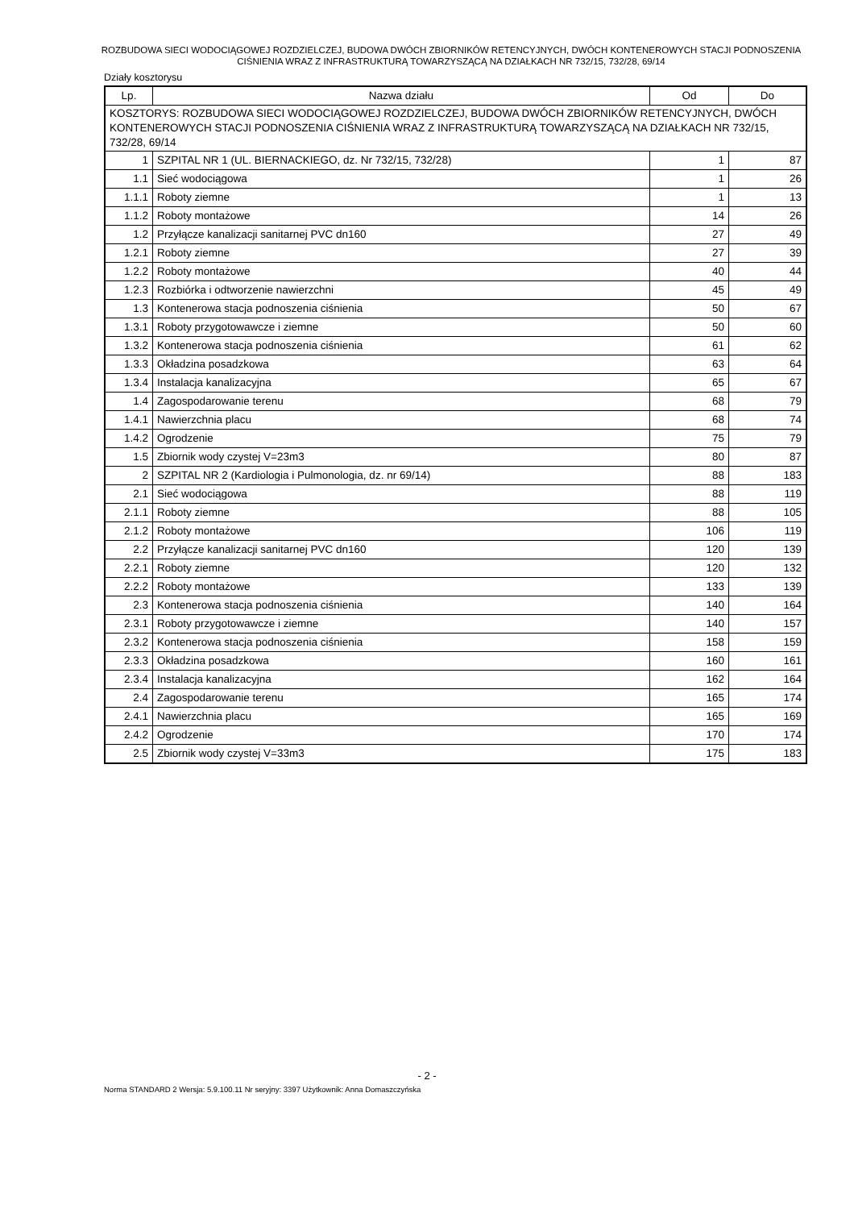ROZBUDOWA SIECI WODOCIĄGOWEJ ROZDZIELCZEJ, BUDOWA DWÓCH ZBIORNIKÓW RETENCYJNYCH, DWÓCH KONTENEROWYCH STACJI PODNOSZENIA CIŚNIENIA WRAZ Z INFRASTRUKTURĄ TOWARZYSZĄCĄ NA DZIAŁKACH NR 732/15, 732/28, 69/14
Działy kosztorysu
| Lp. | Nazwa działu | Od | Do |
| --- | --- | --- | --- |
| KOSZTORYS: ROZBUDOWA SIECI WODOCIĄGOWEJ ROZDZIELCZEJ, BUDOWA DWÓCH ZBIORNIKÓW RETENCYJNYCH, DWÓCH KONTENEROWYCH STACJI PODNOSZENIA CIŚNIENIA WRAZ Z INFRASTRUKTURĄ TOWARZYSZĄCĄ NA DZIAŁKACH NR 732/15, 732/28, 69/14 | | | |
| 1 | SZPITAL NR 1 (UL. BIERNACKIEGO, dz. Nr 732/15, 732/28) | 1 | 87 |
| 1.1 | Sieć wodociągowa | 1 | 26 |
| 1.1.1 | Roboty ziemne | 1 | 13 |
| 1.1.2 | Roboty montażowe | 14 | 26 |
| 1.2 | Przyłącze kanalizacji sanitarnej PVC dn160 | 27 | 49 |
| 1.2.1 | Roboty ziemne | 27 | 39 |
| 1.2.2 | Roboty montażowe | 40 | 44 |
| 1.2.3 | Rozbiórka i odtworzenie nawierzchni | 45 | 49 |
| 1.3 | Kontenerowa stacja podnoszenia ciśnienia | 50 | 67 |
| 1.3.1 | Roboty przygotowawcze i ziemne | 50 | 60 |
| 1.3.2 | Kontenerowa stacja podnoszenia ciśnienia | 61 | 62 |
| 1.3.3 | Okładzina posadzkowa | 63 | 64 |
| 1.3.4 | Instalacja kanalizacyjna | 65 | 67 |
| 1.4 | Zagospodarowanie terenu | 68 | 79 |
| 1.4.1 | Nawierzchnia placu | 68 | 74 |
| 1.4.2 | Ogrodzenie | 75 | 79 |
| 1.5 | Zbiornik wody czystej V=23m3 | 80 | 87 |
| 2 | SZPITAL NR 2 (Kardiologia i Pulmonologia, dz. nr 69/14) | 88 | 183 |
| 2.1 | Sieć wodociągowa | 88 | 119 |
| 2.1.1 | Roboty ziemne | 88 | 105 |
| 2.1.2 | Roboty montażowe | 106 | 119 |
| 2.2 | Przyłącze kanalizacji sanitarnej PVC dn160 | 120 | 139 |
| 2.2.1 | Roboty ziemne | 120 | 132 |
| 2.2.2 | Roboty montażowe | 133 | 139 |
| 2.3 | Kontenerowa stacja podnoszenia ciśnienia | 140 | 164 |
| 2.3.1 | Roboty przygotowawcze i ziemne | 140 | 157 |
| 2.3.2 | Kontenerowa stacja podnoszenia ciśnienia | 158 | 159 |
| 2.3.3 | Okładzina posadzkowa | 160 | 161 |
| 2.3.4 | Instalacja kanalizacyjna | 162 | 164 |
| 2.4 | Zagospodarowanie terenu | 165 | 174 |
| 2.4.1 | Nawierzchnia placu | 165 | 169 |
| 2.4.2 | Ogrodzenie | 170 | 174 |
| 2.5 | Zbiornik wody czystej V=33m3 | 175 | 183 |
- 2 -
Norma STANDARD 2 Wersja: 5.9.100.11 Nr seryjny: 3397 Użytkownik: Anna Domaszczyńska